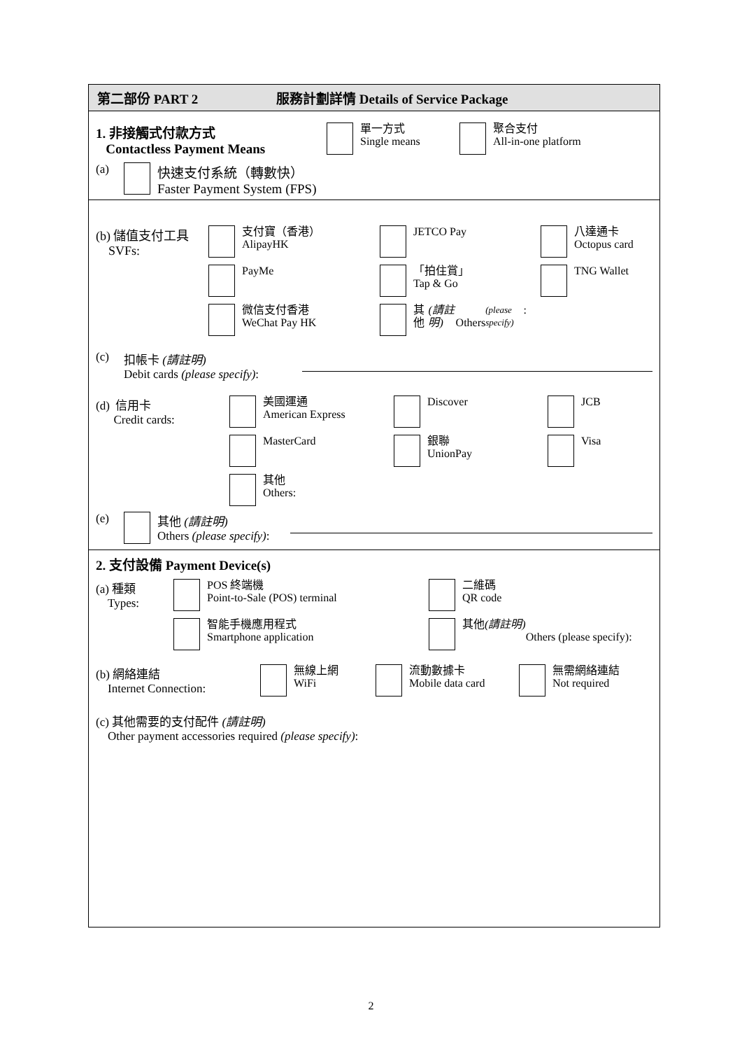第二部份 PART 2 服務計劃詳情 Details of Service Package
1. 非接觸式付款方式
Contactless Payment Means
單一方式
Single means
聚合支付
All-in-one platform
(a) 快速支付系統（轉數快）
Faster Payment System (FPS)
(b) 儲值支付工具
SVFs:
支付寶（香港）
AlipayHK
JETCO Pay
八達通卡
Octopus card
PayMe
「拍住賞」
Tap & Go
TNG Wallet
微信支付香港
WeChat Pay HK
其他 (請註明)
Others (please specify):
(c) 扣帳卡 (請註明)
Debit cards (please specify):
(d) 信用卡
Credit cards:
美國運通
American Express
Discover
JCB
MasterCard
銀聯
UnionPay
Visa
其他
Others:
(e) 其他 (請註明)
Others (please specify):
2. 支付設備 Payment Device(s)
(a) 種類
Types:
POS 終端機
Point-to-Sale (POS) terminal
二維碼
QR code
智能手機應用程式
Smartphone application
其他 (請註明)
Others (please specify):
(b) 網絡連結
Internet Connection:
無線上網
WiFi
流動數據卡
Mobile data card
無需網絡連結
Not required
(c) 其他需要的支付配件 (請註明)
Other payment accessories required (please specify):
2